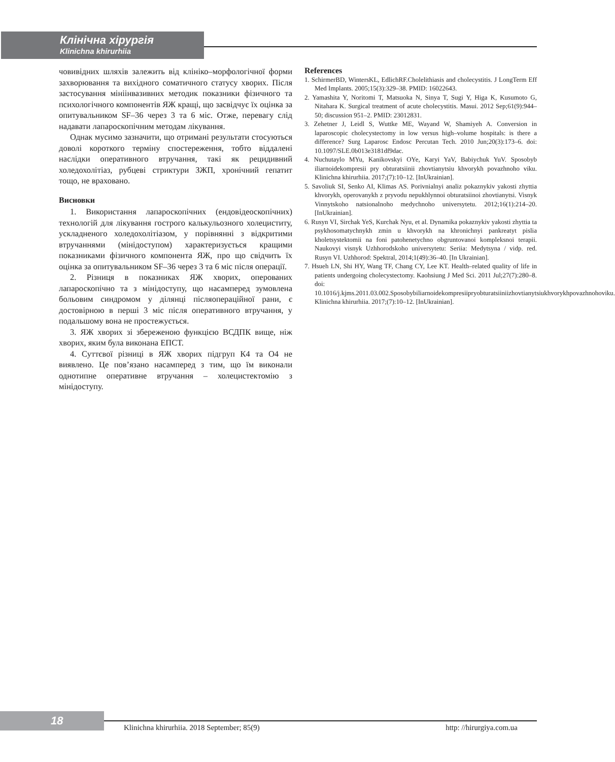Клінічна хірургія
Klinichna khirurhiia
човивідних шляхів залежить від клініко–морфологічної форми захворювання та вихідного соматичного статусу хворих. Після застосування мініінвазивних методик показники фізичного та психологічного компонентів ЯЖ кращі, що засвідчує їх оцінка за опитувальником SF–36 через 3 та 6 міс. Отже, перевагу слід надавати лапароскопічним методам лікування.
Однак мусимо зазначити, що отримані результати стосуються доволі короткого терміну спостереження, тобто віддалені наслідки оперативного втручання, такі як рецидивний холедохолітіаз, рубцеві стриктури ЗЖП, хронічний гепатит тощо, не враховано.
Висновки
1. Використання лапароскопічних (ендовідеоскопічних) технологій для лікування гострого калькульозного холециститу, ускладненого холедохолітіазом, у порівнянні з відкритими втручаннями (мінідоступом) характеризується кращими показниками фізичного компонента ЯЖ, про що свідчить їх оцінка за опитувальником SF–36 через 3 та 6 міс після операції.
2. Різниця в показниках ЯЖ хворих, оперованих лапароскопічно та з мінідоступу, що насамперед зумовлена больовим синдромом у ділянці післяопераційної рани, є достовірною в перші 3 міс після оперативного втручання, у подальшому вона не простежується.
3. ЯЖ хворих зі збереженою функцією ВСДПК вище, ніж хворих, яким була виконана ЕПСТ.
4. Суттєвої різниці в ЯЖ хворих підгруп К4 та О4 не виявлено. Це пов’язано насамперед з тим, що їм виконали однотипне оперативне втручання – холецистектомію з мінідоступу.
References
1. SchirmerBD, WintersKL, EdlichRF.Cholelithiasis and cholecystitis. J LongTerm Eff Med Implants. 2005;15(3):329–38. PMID: 16022643.
2. Yamashita Y, Noritomi T, Matsuoka N, Sinya T, Sugi Y, Higa K, Kusumoto G, Nitahara K. Surgical treatment of acute cholecystitis. Masui. 2012 Sep;61(9):944–50; discussion 951–2. PMID: 23012831.
3. Zehetner J, Leidl S, Wuttke ME, Wayand W, Shamiyeh A. Conversion in laparoscopic cholecystectomy in low versus high–volume hospitals: is there a difference? Surg Laparosc Endosc Percutan Tech. 2010 Jun;20(3):173–6. doi: 10.1097/SLE.0b013e3181df9dac.
4. Nuchutaylo MYu, Kanikovskyi OYe, Karyi YaV, Babiychuk YuV. Sposobyb iliarnoidekompresii pry obturatsiinii zhovtianytsiu khvorykh povazhnoho viku. Klinichna khirurhiia. 2017;(7):10–12. [InUkrainian].
5. Savoliuk SI, Senko AI, Klimas AS. Porivnialnyi analiz pokaznykiv yakosti zhyttia khvorykh, operovanykh z pryvodu nepukhlynnoi obturatsiinoi zhovtianytsi. Visnyk Vinnytskoho natsionalnoho medychnoho universytetu. 2012;16(1):214–20. [InUkrainian].
6. Rusyn VI, Sirchak YeS, Kurchak Nyu, et al. Dynamika pokaznykiv yakosti zhyttia ta psykhosomatychnykh zmin u khvorykh na khronichnyi pankreatyt pislia kholetsystektomii na foni patohenetychno obgruntovanoi kompleksnoi terapii. Naukovyi visnyk Uzhhorodskoho universytetu: Seriia: Medytsyna / vidp. red. Rusyn VI. Uzhhorod: Spektral, 2014;1(49):36–40. [In Ukrainian].
7. Hsueh LN, Shi HY, Wang TF, Chang CY, Lee KT. Health–related quality of life in patients undergoing cholecystectomy. Kaohsiung J Med Sci. 2011 Jul;27(7):280–8. doi: 10.1016/j.kjms.2011.03.002.Sposobybiliarnoidekompresiipryobturatsiiniizhovtianytsiukhvorykhpovazhnohoviku. Klinichna khirurhiia. 2017;(7):10–12. [InUkrainian].
18
Klinichna khirurhiia. 2018 September; 85(9) http: //hirurgiya.com.ua